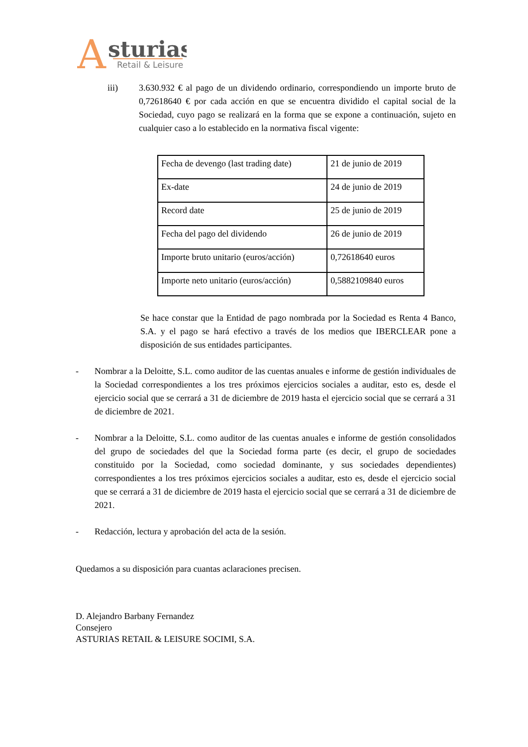A
sturias
Retail & Leisure
iii) 3.630.932 € al pago de un dividendo ordinario, correspondiendo un importe bruto de 0,72618640 € por cada acción en que se encuentra dividido el capital social de la Sociedad, cuyo pago se realizará en la forma que se expone a continuación, sujeto en cualquier caso a lo establecido en la normativa fiscal vigente:
| Fecha de devengo (last trading date) | 21 de junio de 2019 |
| Ex-date | 24 de junio de 2019 |
| Record date | 25 de junio de 2019 |
| Fecha del pago del dividendo | 26 de junio de 2019 |
| Importe bruto unitario (euros/acción) | 0,72618640 euros |
| Importe neto unitario (euros/acción) | 0,5882109840 euros |
Se hace constar que la Entidad de pago nombrada por la Sociedad es Renta 4 Banco, S.A. y el pago se hará efectivo a través de los medios que IBERCLEAR pone a disposición de sus entidades participantes.
- Nombrar a la Deloitte, S.L. como auditor de las cuentas anuales e informe de gestión individuales de la Sociedad correspondientes a los tres próximos ejercicios sociales a auditar, esto es, desde el ejercicio social que se cerrará a 31 de diciembre de 2019 hasta el ejercicio social que se cerrará a 31 de diciembre de 2021.
- Nombrar a la Deloitte, S.L. como auditor de las cuentas anuales e informe de gestión consolidados del grupo de sociedades del que la Sociedad forma parte (es decir, el grupo de sociedades constituido por la Sociedad, como sociedad dominante, y sus sociedades dependientes) correspondientes a los tres próximos ejercicios sociales a auditar, esto es, desde el ejercicio social que se cerrará a 31 de diciembre de 2019 hasta el ejercicio social que se cerrará a 31 de diciembre de 2021.
- Redacción, lectura y aprobación del acta de la sesión.
Quedamos a su disposición para cuantas aclaraciones precisen.
D. Alejandro Barbany Fernandez
Consejero
ASTURIAS RETAIL & LEISURE SOCIMI, S.A.